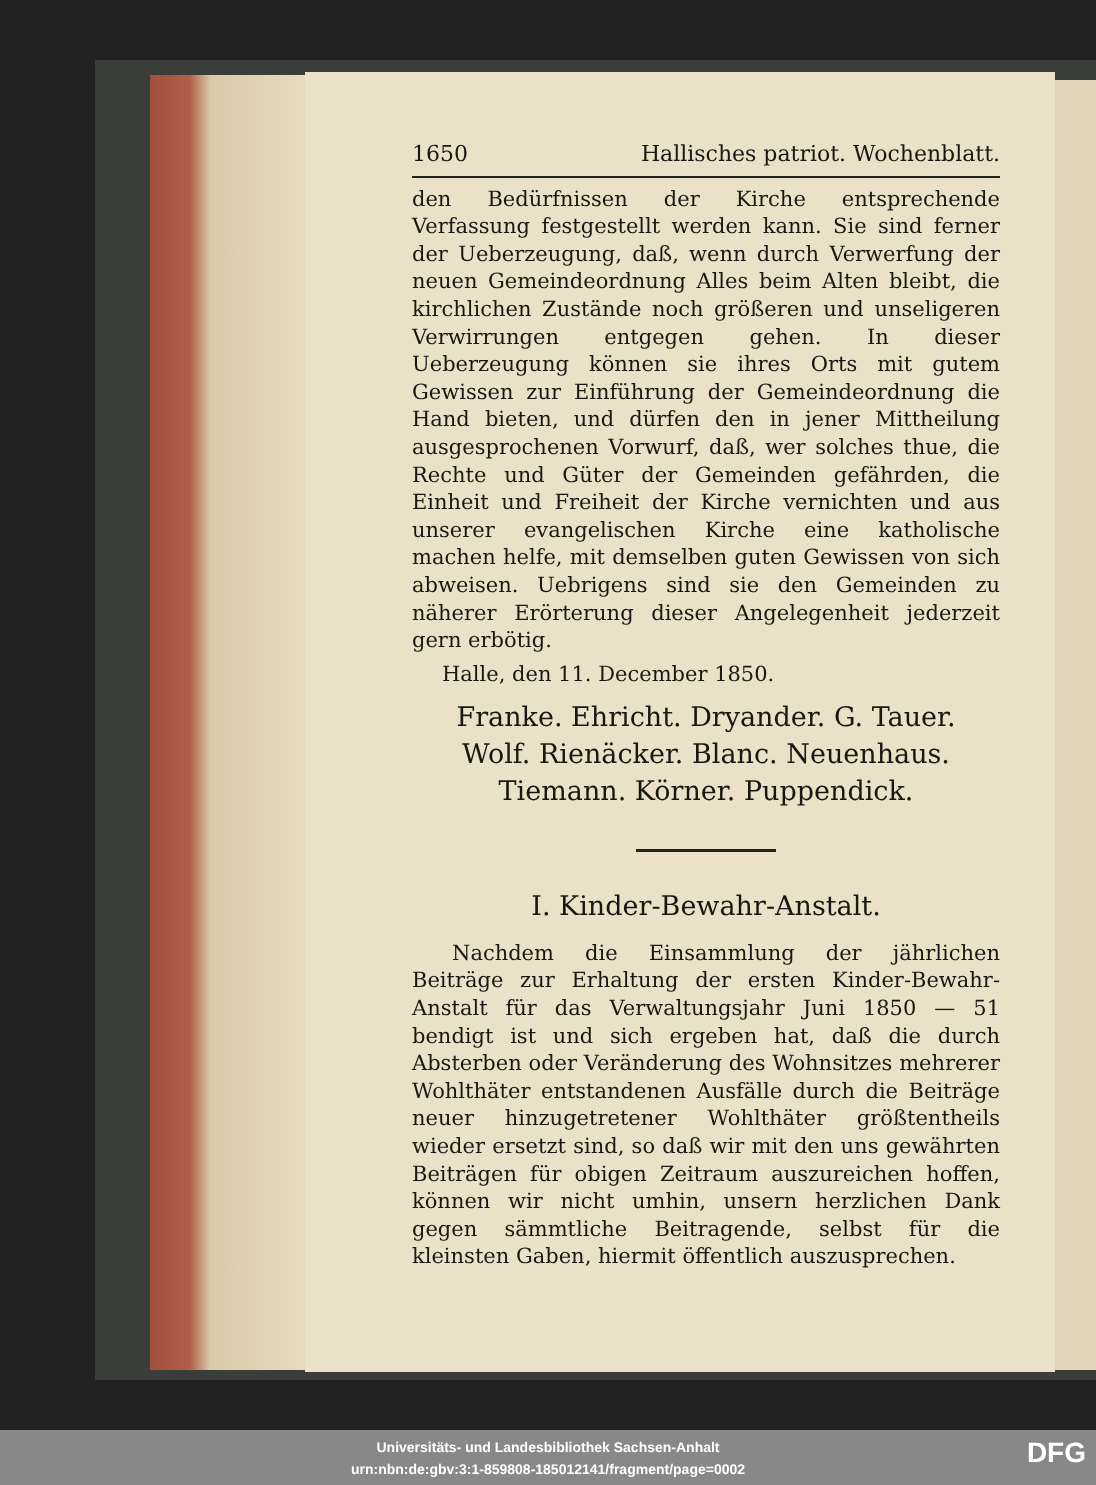1650 Hallisches patriot. Wochenblatt.
den Bedürfnissen der Kirche entsprechende Verfassung festgestellt werden kann. Sie sind ferner der Ueberzeugung, daß, wenn durch Verwerfung der neuen Gemeindeordnung Alles beim Alten bleibt, die kirchlichen Zustände noch größeren und unseligeren Verwirrungen entgegen gehen. In dieser Ueberzeugung können sie ihres Orts mit gutem Gewissen zur Einführung der Gemeindeordnung die Hand bieten, und dürfen den in jener Mittheilung ausgesprochenen Vorwurf, daß, wer solches thue, die Rechte und Güter der Gemeinden gefährden, die Einheit und Freiheit der Kirche vernichten und aus unserer evangelischen Kirche eine katholische machen helfe, mit demselben guten Gewissen von sich abweisen. Uebrigens sind sie den Gemeinden zu näherer Erörterung dieser Angelegenheit jederzeit gern erbötig.
Halle, den 11. December 1850.
Franke. Ehricht. Dryander. G. Tauer.
Wolf. Rienäcker. Blanc. Neuenhaus.
Tiemann. Körner. Puppendick.
I. Kinder-Bewahr-Anstalt.
Nachdem die Einsammlung der jährlichen Beiträge zur Erhaltung der ersten Kinder-Bewahr-Anstalt für das Verwaltungsjahr Juni 1850 — 51 bendigt ist und sich ergeben hat, daß die durch Absterben oder Veränderung des Wohnsitzes mehrerer Wohlthäter entstandenen Ausfälle durch die Beiträge neuer hinzugetretener Wohlthäter größtentheils wieder ersetzt sind, so daß wir mit den uns gewährten Beiträgen für obigen Zeitraum auszureichen hoffen, können wir nicht umhin, unsern herzlichen Dank gegen sämmtliche Beitragende, selbst für die kleinsten Gaben, hiermit öffentlich auszusprechen.
Universitäts- und Landesbibliothek Sachsen-Anhalt
urn:nbn:de:gbv:3:1-859808-185012141/fragment/page=0002
DFG